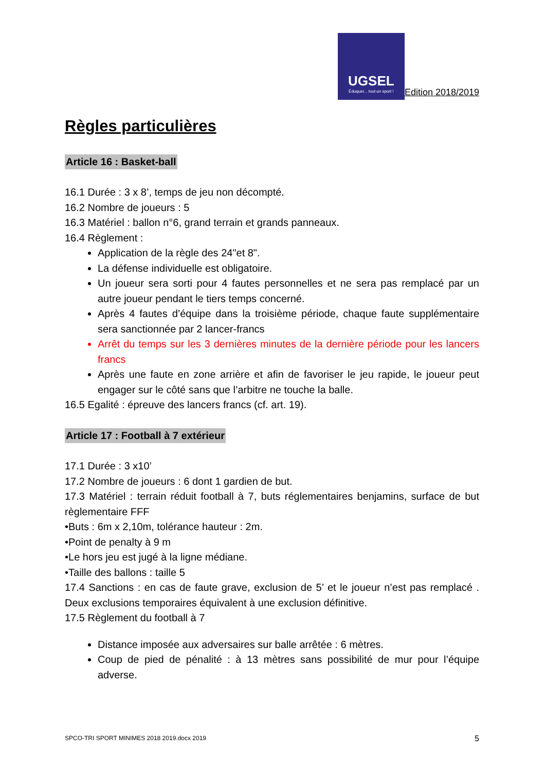UGSEL
Éduquer... tout un sport !
Edition 2018/2019
Règles particulières
Article 16 : Basket-ball
16.1 Durée : 3 x 8’, temps de jeu non décompté.
16.2 Nombre de joueurs : 5
16.3 Matériel : ballon n°6, grand terrain et grands panneaux.
16.4 Règlement :
Application de la règle des 24"et 8".
La défense individuelle est obligatoire.
Un joueur sera sorti pour 4 fautes personnelles et ne sera pas remplacé par un autre joueur pendant le tiers temps concerné.
Après 4 fautes d’équipe dans la troisième période, chaque faute supplémentaire sera sanctionnée par 2 lancer-francs
Arrêt du temps sur les 3 dernières minutes de la dernière période pour les lancers francs
Après une faute en zone arrière et afin de favoriser le jeu rapide, le joueur peut engager sur le côté sans que l’arbitre ne touche la balle.
16.5 Egalité : épreuve des lancers francs (cf. art. 19).
Article 17 : Football à 7 extérieur
17.1 Durée : 3 x10’
17.2 Nombre de joueurs : 6 dont 1 gardien de but.
17.3 Matériel : terrain réduit football à 7, buts réglementaires benjamins, surface de but règlementaire FFF
•Buts : 6m x 2,10m, tolérance hauteur : 2m.
•Point de penalty à 9 m
•Le hors jeu est jugé à la ligne médiane.
•Taille des ballons : taille 5
17.4 Sanctions : en cas de faute grave, exclusion de 5’ et le joueur n’est pas remplacé . Deux exclusions temporaires équivalent à une exclusion définitive.
17.5 Règlement du football à 7
Distance imposée aux adversaires sur balle arrêtée : 6 mètres.
Coup de pied de pénalité : à 13 mètres sans possibilité de mur pour l’équipe adverse.
SPCO-TRI SPORT MINIMES 2018 2019.docx 2019 5